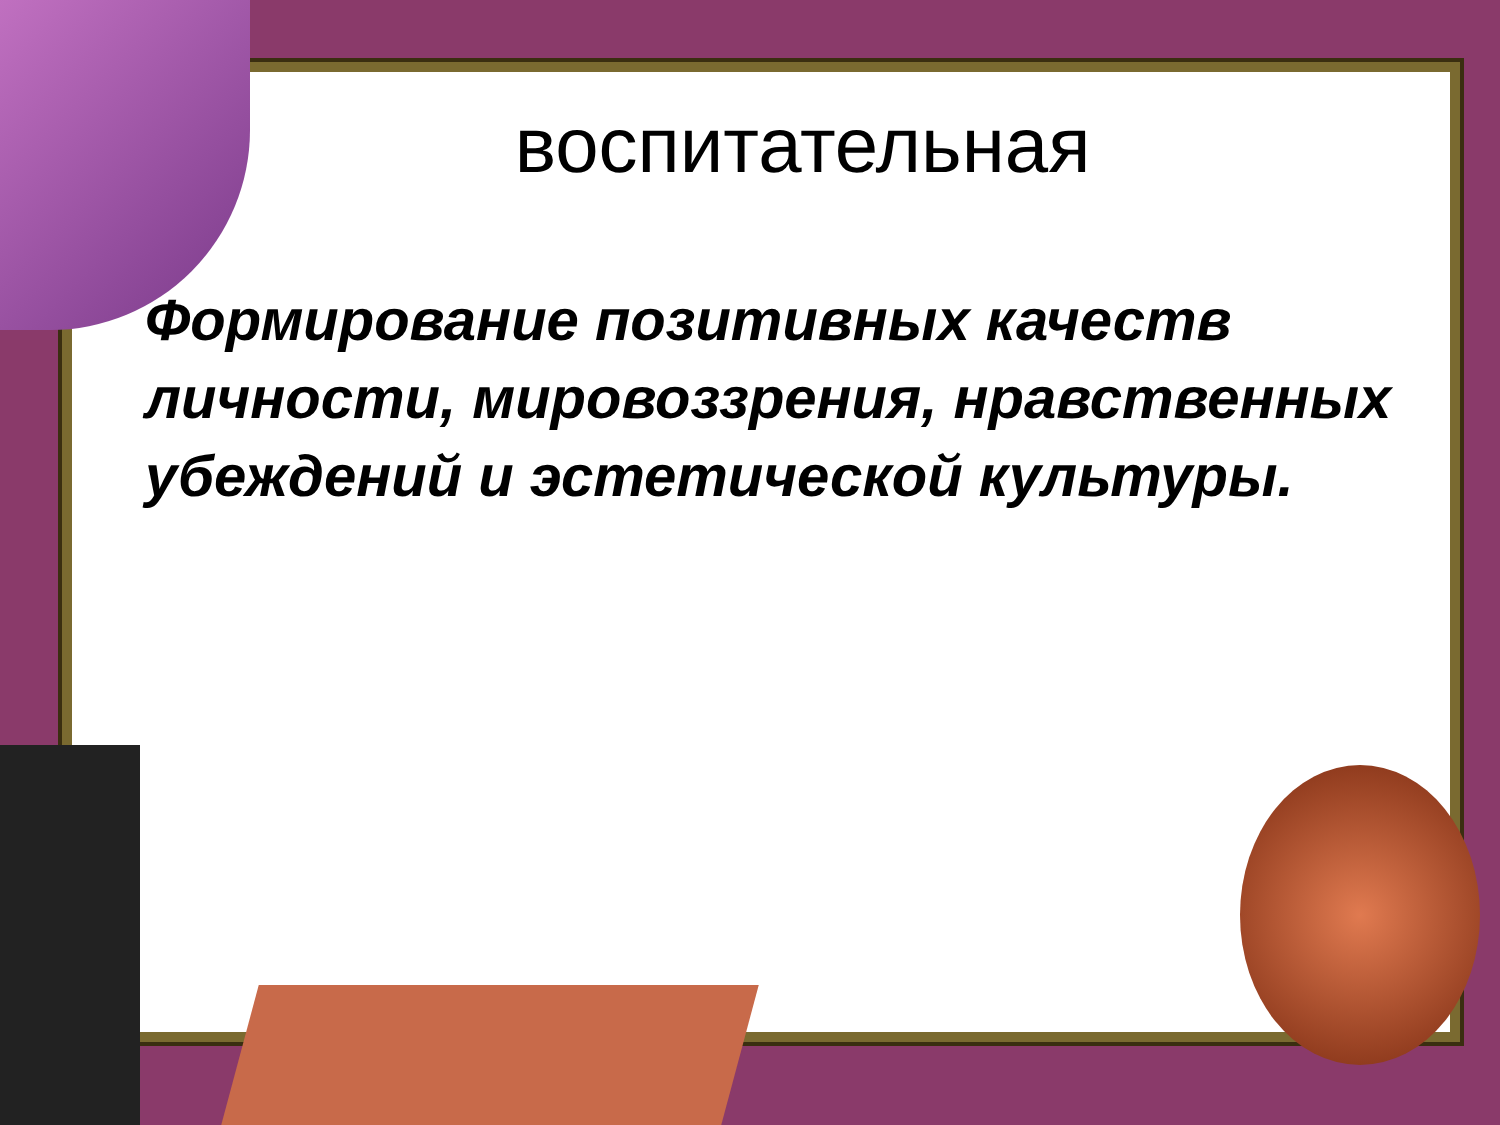воспитательная
Формирование позитивных качеств личности, мировоззрения, нравственных убеждений и эстетической культуры.